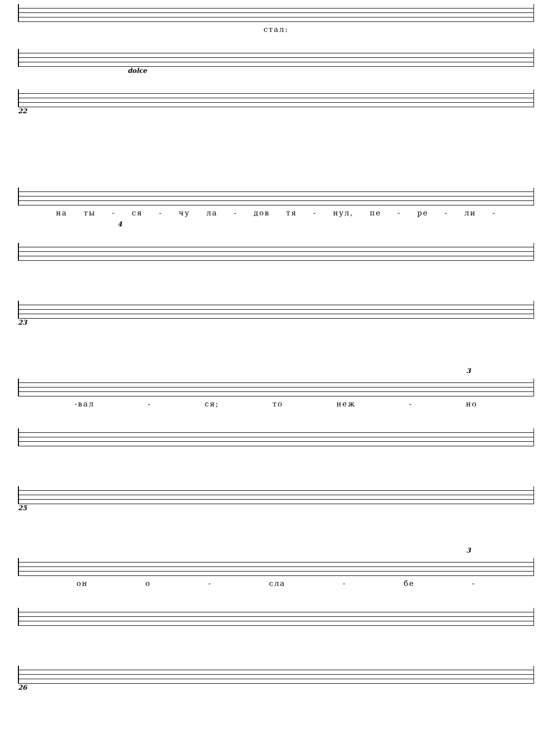стал:
dolce
22
на ты - ся - чу ла - дов тя - нул, пе - ре - ли -
4
23
3
-вал - ся; то неж - но
25
3
он о - сла - бе -
26